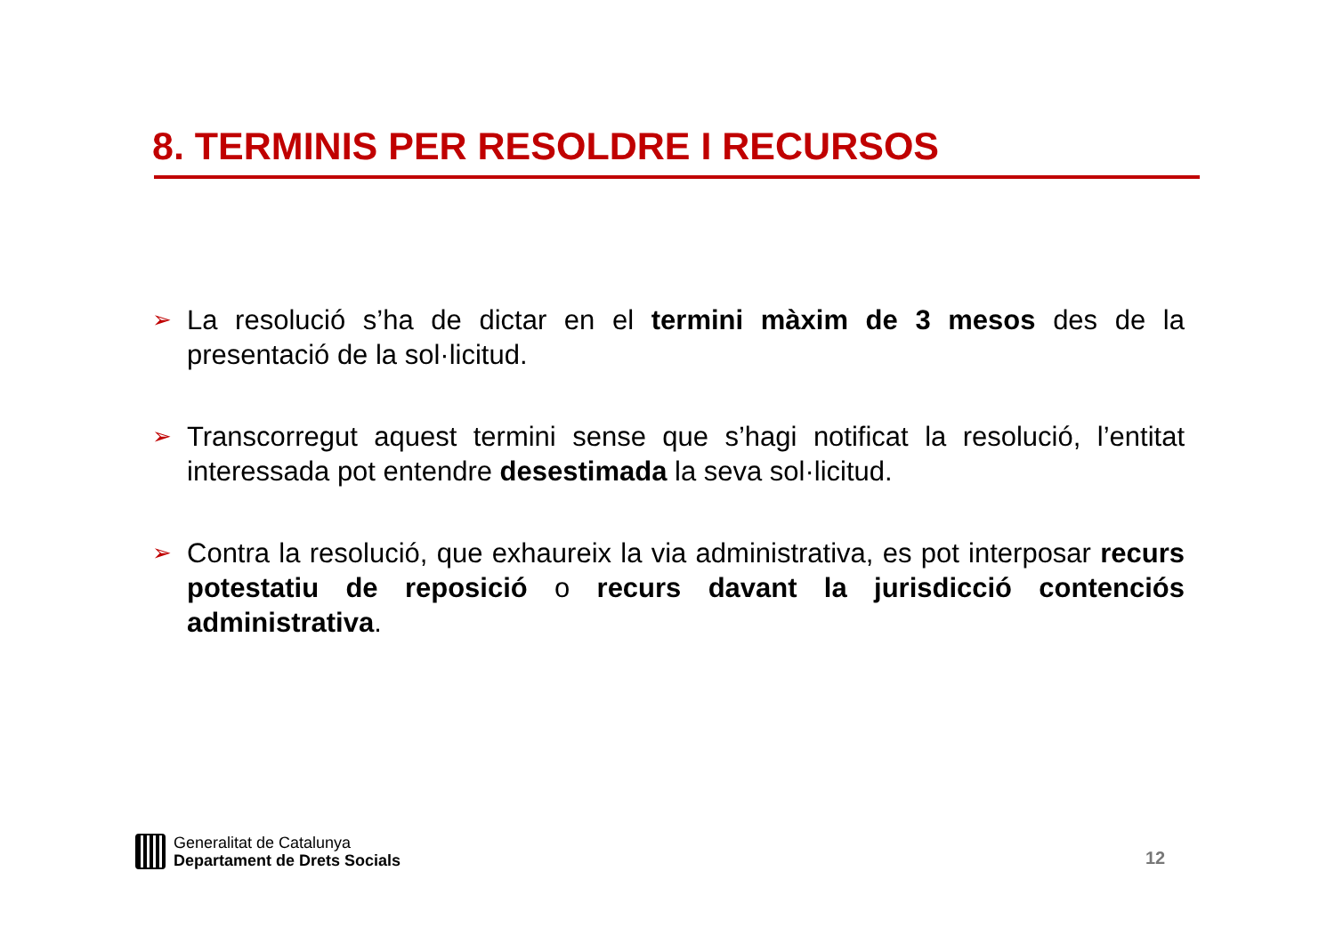8. TERMINIS PER RESOLDRE I RECURSOS
➢ La resolució s’ha de dictar en el termini màxim de 3 mesos des de la presentació de la sol·licitud.
➢ Transcorregut aquest termini sense que s’hagi notificat la resolució, l’entitat interessada pot entendre desestimada la seva sol·licitud.
➢ Contra la resolució, que exhaureix la via administrativa, es pot interposar recurs potestatiu de reposició o recurs davant la jurisdicció contenciós administrativa.
Generalitat de Catalunya
Departament de Drets Socials
12